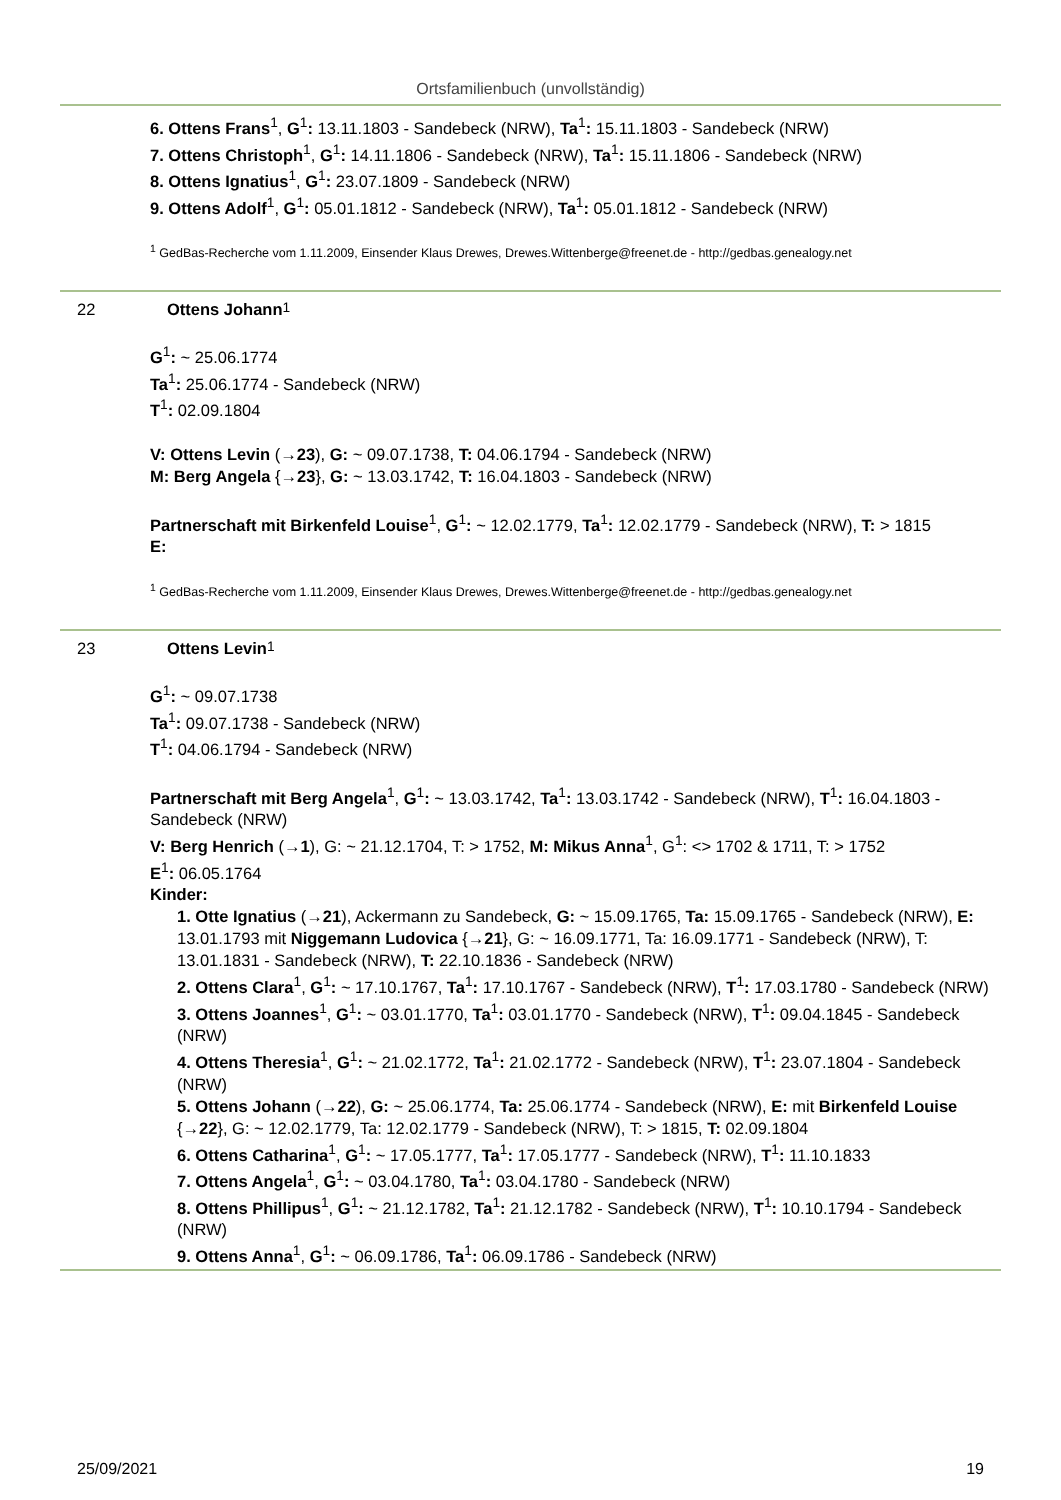Ortsfamilienbuch (unvollständig)
6. Ottens Frans<sup>1</sup>, G<sup>1</sup>: 13.11.1803 - Sandebeck (NRW), Ta<sup>1</sup>: 15.11.1803 - Sandebeck (NRW)
7. Ottens Christoph<sup>1</sup>, G<sup>1</sup>: 14.11.1806 - Sandebeck (NRW), Ta<sup>1</sup>: 15.11.1806 - Sandebeck (NRW)
8. Ottens Ignatius<sup>1</sup>, G<sup>1</sup>: 23.07.1809 - Sandebeck (NRW)
9. Ottens Adolf<sup>1</sup>, G<sup>1</sup>: 05.01.1812 - Sandebeck (NRW), Ta<sup>1</sup>: 05.01.1812 - Sandebeck (NRW)
<sup>1</sup> GedBas-Recherche vom 1.11.2009, Einsender Klaus Drewes, Drewes.Wittenberge@freenet.de - http://gedbas.genealogy.net
22 Ottens Johann<sup>1</sup>
G<sup>1</sup>: ~ 25.06.1774
Ta<sup>1</sup>: 25.06.1774 - Sandebeck (NRW)
T<sup>1</sup>: 02.09.1804
V: Ottens Levin (→23), G: ~ 09.07.1738, T: 04.06.1794 - Sandebeck (NRW)
M: Berg Angela {→23}, G: ~ 13.03.1742, T: 16.04.1803 - Sandebeck (NRW)
Partnerschaft mit Birkenfeld Louise<sup>1</sup>, G<sup>1</sup>: ~ 12.02.1779, Ta<sup>1</sup>: 12.02.1779 - Sandebeck (NRW), T: > 1815
E:
<sup>1</sup> GedBas-Recherche vom 1.11.2009, Einsender Klaus Drewes, Drewes.Wittenberge@freenet.de - http://gedbas.genealogy.net
23 Ottens Levin<sup>1</sup>
G<sup>1</sup>: ~ 09.07.1738
Ta<sup>1</sup>: 09.07.1738 - Sandebeck (NRW)
T<sup>1</sup>: 04.06.1794 - Sandebeck (NRW)
Partnerschaft mit Berg Angela<sup>1</sup>, G<sup>1</sup>: ~ 13.03.1742, Ta<sup>1</sup>: 13.03.1742 - Sandebeck (NRW), T<sup>1</sup>: 16.04.1803 - Sandebeck (NRW)
V: Berg Henrich (→1), G: ~ 21.12.1704, T: > 1752, M: Mikus Anna<sup>1</sup>, G<sup>1</sup>: <> 1702 & 1711, T: > 1752
E<sup>1</sup>: 06.05.1764
Kinder:
1. Otte Ignatius (→21), Ackermann zu Sandebeck, G: ~ 15.09.1765, Ta: 15.09.1765 - Sandebeck (NRW), E: 13.01.1793 mit Niggemann Ludovica {→21}, G: ~ 16.09.1771, Ta: 16.09.1771 - Sandebeck (NRW), T: 13.01.1831 - Sandebeck (NRW), T: 22.10.1836 - Sandebeck (NRW)
2. Ottens Clara<sup>1</sup>, G<sup>1</sup>: ~ 17.10.1767, Ta<sup>1</sup>: 17.10.1767 - Sandebeck (NRW), T<sup>1</sup>: 17.03.1780 - Sandebeck (NRW)
3. Ottens Joannes<sup>1</sup>, G<sup>1</sup>: ~ 03.01.1770, Ta<sup>1</sup>: 03.01.1770 - Sandebeck (NRW), T<sup>1</sup>: 09.04.1845 - Sandebeck (NRW)
4. Ottens Theresia<sup>1</sup>, G<sup>1</sup>: ~ 21.02.1772, Ta<sup>1</sup>: 21.02.1772 - Sandebeck (NRW), T<sup>1</sup>: 23.07.1804 - Sandebeck (NRW)
5. Ottens Johann (→22), G: ~ 25.06.1774, Ta: 25.06.1774 - Sandebeck (NRW), E: mit Birkenfeld Louise {→22}, G: ~ 12.02.1779, Ta: 12.02.1779 - Sandebeck (NRW), T: > 1815, T: 02.09.1804
6. Ottens Catharina<sup>1</sup>, G<sup>1</sup>: ~ 17.05.1777, Ta<sup>1</sup>: 17.05.1777 - Sandebeck (NRW), T<sup>1</sup>: 11.10.1833
7. Ottens Angela<sup>1</sup>, G<sup>1</sup>: ~ 03.04.1780, Ta<sup>1</sup>: 03.04.1780 - Sandebeck (NRW)
8. Ottens Phillipus<sup>1</sup>, G<sup>1</sup>: ~ 21.12.1782, Ta<sup>1</sup>: 21.12.1782 - Sandebeck (NRW), T<sup>1</sup>: 10.10.1794 - Sandebeck (NRW)
9. Ottens Anna<sup>1</sup>, G<sup>1</sup>: ~ 06.09.1786, Ta<sup>1</sup>: 06.09.1786 - Sandebeck (NRW)
25/09/2021 19